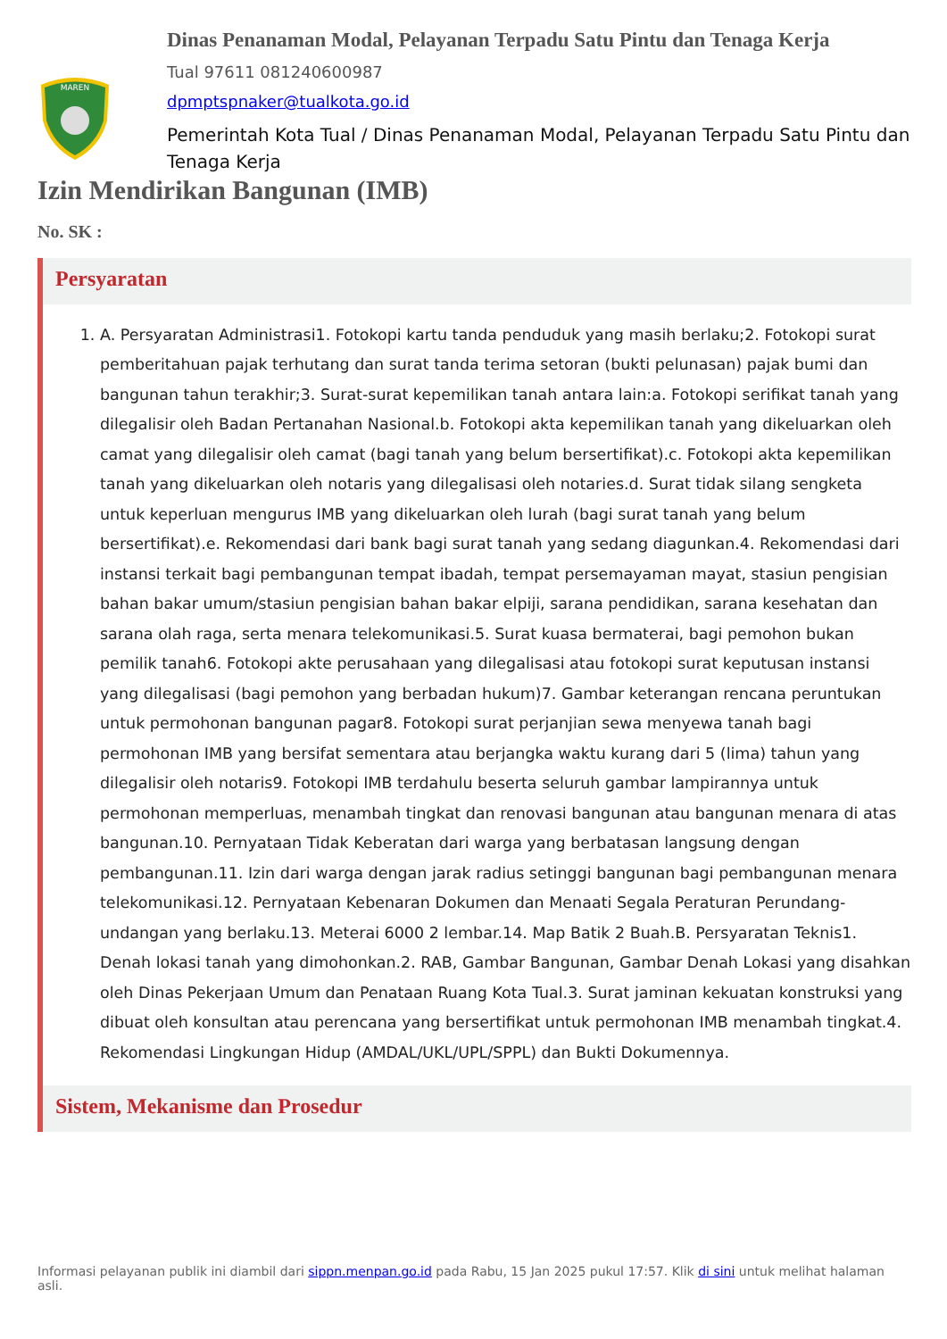MAREN
Dinas Penanaman Modal, Pelayanan Terpadu Satu Pintu dan Tenaga Kerja
Tual 97611 081240600987
dpmptspnaker@tualkota.go.id
Pemerintah Kota Tual / Dinas Penanaman Modal, Pelayanan Terpadu Satu Pintu dan Tenaga Kerja
Izin Mendirikan Bangunan (IMB)
No. SK :
Persyaratan
1. A. Persyaratan Administrasi1. Fotokopi kartu tanda penduduk yang masih berlaku;2. Fotokopi surat pemberitahuan pajak terhutang dan surat tanda terima setoran (bukti pelunasan) pajak bumi dan bangunan tahun terakhir;3. Surat-surat kepemilikan tanah antara lain:a. Fotokopi serifikat tanah yang dilegalisir oleh Badan Pertanahan Nasional.b. Fotokopi akta kepemilikan tanah yang dikeluarkan oleh camat yang dilegalisir oleh camat (bagi tanah yang belum bersertifikat).c. Fotokopi akta kepemilikan tanah yang dikeluarkan oleh notaris yang dilegalisasi oleh notaries.d. Surat tidak silang sengketa untuk keperluan mengurus IMB yang dikeluarkan oleh lurah (bagi surat tanah yang belum bersertifikat).e. Rekomendasi dari bank bagi surat tanah yang sedang diagunkan.4. Rekomendasi dari instansi terkait bagi pembangunan tempat ibadah, tempat persemayaman mayat, stasiun pengisian bahan bakar umum/stasiun pengisian bahan bakar elpiji, sarana pendidikan, sarana kesehatan dan sarana olah raga, serta menara telekomunikasi.5. Surat kuasa bermaterai, bagi pemohon bukan pemilik tanah6. Fotokopi akte perusahaan yang dilegalisasi atau fotokopi surat keputusan instansi yang dilegalisasi (bagi pemohon yang berbadan hukum)7. Gambar keterangan rencana peruntukan untuk permohonan bangunan pagar8. Fotokopi surat perjanjian sewa menyewa tanah bagi permohonan IMB yang bersifat sementara atau berjangka waktu kurang dari 5 (lima) tahun yang dilegalisir oleh notaris9. Fotokopi IMB terdahulu beserta seluruh gambar lampirannya untuk permohonan memperluas, menambah tingkat dan renovasi bangunan atau bangunan menara di atas bangunan.10. Pernyataan Tidak Keberatan dari warga yang berbatasan langsung dengan pembangunan.11. Izin dari warga dengan jarak radius setinggi bangunan bagi pembangunan menara telekomunikasi.12. Pernyataan Kebenaran Dokumen dan Menaati Segala Peraturan Perundang-undangan yang berlaku.13. Meterai 6000 2 lembar.14. Map Batik 2 Buah.B. Persyaratan Teknis1. Denah lokasi tanah yang dimohonkan.2. RAB, Gambar Bangunan, Gambar Denah Lokasi yang disahkan oleh Dinas Pekerjaan Umum dan Penataan Ruang Kota Tual.3. Surat jaminan kekuatan konstruksi yang dibuat oleh konsultan atau perencana yang bersertifikat untuk permohonan IMB menambah tingkat.4. Rekomendasi Lingkungan Hidup (AMDAL/UKL/UPL/SPPL) dan Bukti Dokumennya.
Sistem, Mekanisme dan Prosedur
Informasi pelayanan publik ini diambil dari sippn.menpan.go.id pada Rabu, 15 Jan 2025 pukul 17:57. Klik di sini untuk melihat halaman asli.